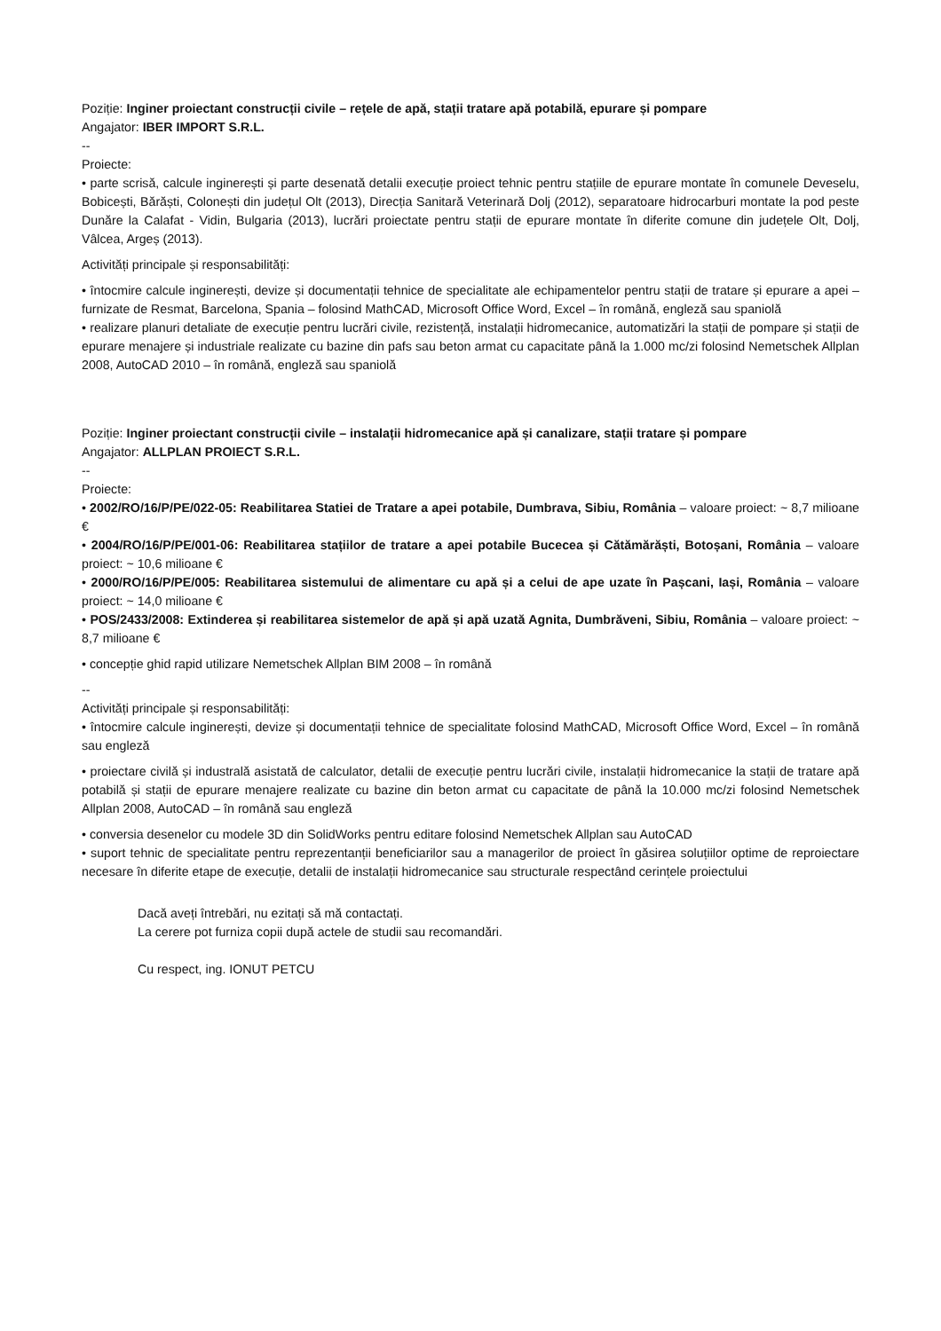Poziție: Inginer proiectant construcții civile – rețele de apă, stații tratare apă potabilă, epurare și pompare
Angajator: IBER IMPORT S.R.L.
--
Proiecte:
• parte scrisă, calcule inginerești și parte desenată detalii execuție proiect tehnic pentru stațiile de epurare montate în comunele Deveselu, Bobicești, Bărăști, Colonești din județul Olt (2013), Direcția Sanitară Veterinară Dolj (2012), separatoare hidrocarburi montate la pod peste Dunăre la Calafat - Vidin, Bulgaria (2013), lucrări proiectate pentru stații de epurare montate în diferite comune din județele Olt, Dolj, Vâlcea, Argeș (2013).
Activități principale și responsabilități:
• întocmire calcule inginerești, devize și documentații tehnice de specialitate ale echipamentelor pentru stații de tratare și epurare a apei – furnizate de Resmat, Barcelona, Spania – folosind MathCAD, Microsoft Office Word, Excel – în română, engleză sau spaniolă
• realizare planuri detaliate de execuție pentru lucrări civile, rezistență, instalații hidromecanice, automatizări la stații de pompare și stații de epurare menajere și industriale realizate cu bazine din pafs sau beton armat cu capacitate până la 1.000 mc/zi folosind Nemetschek Allplan 2008, AutoCAD 2010 – în română, engleză sau spaniolă
Poziție: Inginer proiectant construcții civile – instalații hidromecanice apă și canalizare, stații tratare și pompare
Angajator: ALLPLAN PROIECT S.R.L.
--
Proiecte:
• 2002/RO/16/P/PE/022-05: Reabilitarea Statiei de Tratare a apei potabile, Dumbrava, Sibiu, România – valoare proiect: ~ 8,7 milioane €
• 2004/RO/16/P/PE/001-06: Reabilitarea stațiilor de tratare a apei potabile Bucecea și Cătămărăști, Botoșani, România – valoare proiect: ~ 10,6 milioane €
• 2000/RO/16/P/PE/005: Reabilitarea sistemului de alimentare cu apă și a celui de ape uzate în Pașcani, Iași, România – valoare proiect: ~ 14,0 milioane €
• POS/2433/2008: Extinderea și reabilitarea sistemelor de apă și apă uzată Agnita, Dumbrăveni, Sibiu, România – valoare proiect: ~ 8,7 milioane €
• concepție ghid rapid utilizare Nemetschek Allplan BIM 2008 – în română
--
Activități principale și responsabilități:
• întocmire calcule inginerești, devize și documentații tehnice de specialitate folosind MathCAD, Microsoft Office Word, Excel – în română sau engleză
• proiectare civilă și industrală asistată de calculator, detalii de execuție pentru lucrări civile, instalații hidromecanice la stații de tratare apă potabilă și stații de epurare menajere realizate cu bazine din beton armat cu capacitate de până la 10.000 mc/zi folosind Nemetschek Allplan 2008, AutoCAD – în română sau engleză
• conversia desenelor cu modele 3D din SolidWorks pentru editare folosind Nemetschek Allplan sau AutoCAD
• suport tehnic de specialitate pentru reprezentanții beneficiarilor sau a managerilor de proiect în găsirea soluțiilor optime de reproiectare necesare în diferite etape de execuție, detalii de instalații hidromecanice sau structurale respectând cerințele proiectului
Dacă aveți întrebări, nu ezitați să mă contactați.
La cerere pot furniza copii după actele de studii sau recomandări.
Cu respect, ing. IONUT PETCU